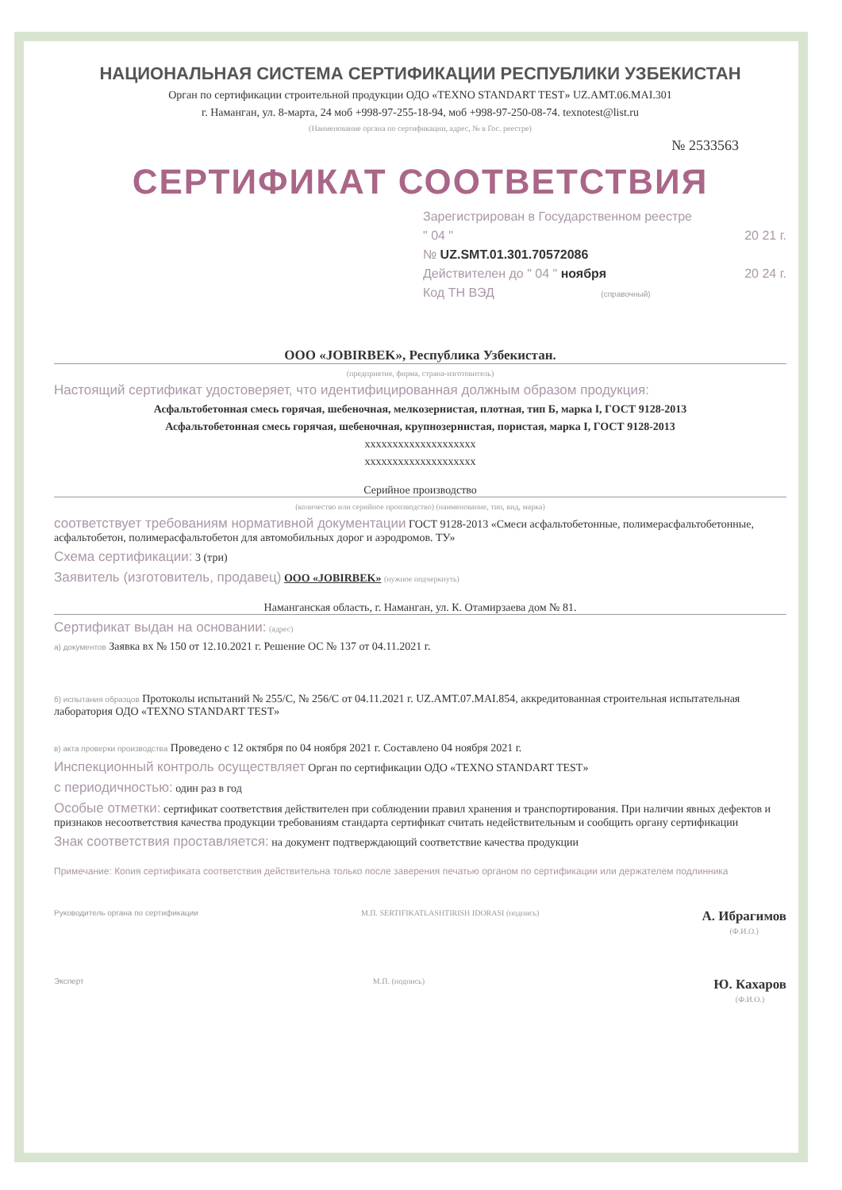НАЦИОНАЛЬНАЯ СИСТЕМА СЕРТИФИКАЦИИ РЕСПУБЛИКИ УЗБЕКИСТАН
Орган по сертификации строительной продукции ОДО «TEXNO STANDART TEST» UZ.AMT.06.MAI.301
г. Наманган, ул. 8-марта, 24 моб +998-97-255-18-94, моб +998-97-250-08-74. texnotest@list.ru
(Наименование органа по сертификации, адрес, № в Гос. реестре)
№ 2533563
СЕРТИФИКАТ СООТВЕТСТВИЯ
Зарегистрирован в Государственном реестре
" 04 " 20 21 г.
№ UZ.SMT.01.301.70572086
Действителен до " 04 " ноября 20 24 г.
Код ТН ВЭД (справочный)
ООО «JOBIRBEK», Республика Узбекистан.
(предприятие, фирма, страна-изготовитель)
Настоящий сертификат удостоверяет, что идентифицированная должным образом продукция:
Асфальтобетонная смесь горячая, шебеночная, мелкозернистая, плотная, тип Б, марка I, ГОСТ 9128-2013
Асфальтобетонная смесь горячая, шебеночная, крупнозернистая, пористая, марка I, ГОСТ 9128-2013
xxxxxxxxxxxxxxxxxxxx
xxxxxxxxxxxxxxxxxxxx
Серийное производство
(количество или серийное производство) (наименование, тип, вид, марка)
соответствует требованиям нормативной документации ГОСТ 9128-2013 «Смеси асфальтобетонные, полимерасфальтобетонные, асфальтобетон, полимерасфальтобетон для автомобильных дорог и аэродромов. ТУ»
Схема сертификации: 3 (три)
Заявитель (изготовитель, продавец) ООО «JOBIRBEK» (нужное подчеркнуть)
Наманганская область, г. Наманган, ул. К. Отамирзаева дом № 81.
Сертификат выдан на основании: (адрес)
а) документов Заявка вх № 150 от 12.10.2021 г. Решение ОС № 137 от 04.11.2021 г.
б) испытания образцов Протоколы испытаний № 255/С, № 256/С от 04.11.2021 г. UZ.AMT.07.MAI.854, аккредитованная строительная испытательная лаборатория ОДО «TEXNO STANDART TEST»
в) акта проверки производства Проведено с 12 октября по 04 ноября 2021 г. Составлено 04 ноября 2021 г.
Инспекционный контроль осуществляет Орган по сертификации ОДО «TEXNO STANDART TEST»
с периодичностью: один раз в год
Особые отметки: сертификат соответствия действителен при соблюдении правил хранения и транспортирования. При наличии явных дефектов и признаков несоответствия качества продукции требованиям стандарта сертификат считать недействительным и сообщить органу сертификации
Знак соответствия проставляется: на документ подтверждающий соответствие качества продукции
Примечание: Копия сертификата соответствия действительна только после заверения печатью органом по сертификации или держателем подлинника
Руководитель органа по сертификации М.П. SERTIFIKATLASHTIRISH IDORASI (подпись) А. Ибрагимов
(Ф.И.О.)
Эксперт М.П. (подпись) Ю. Кахаров
(Ф.И.О.)